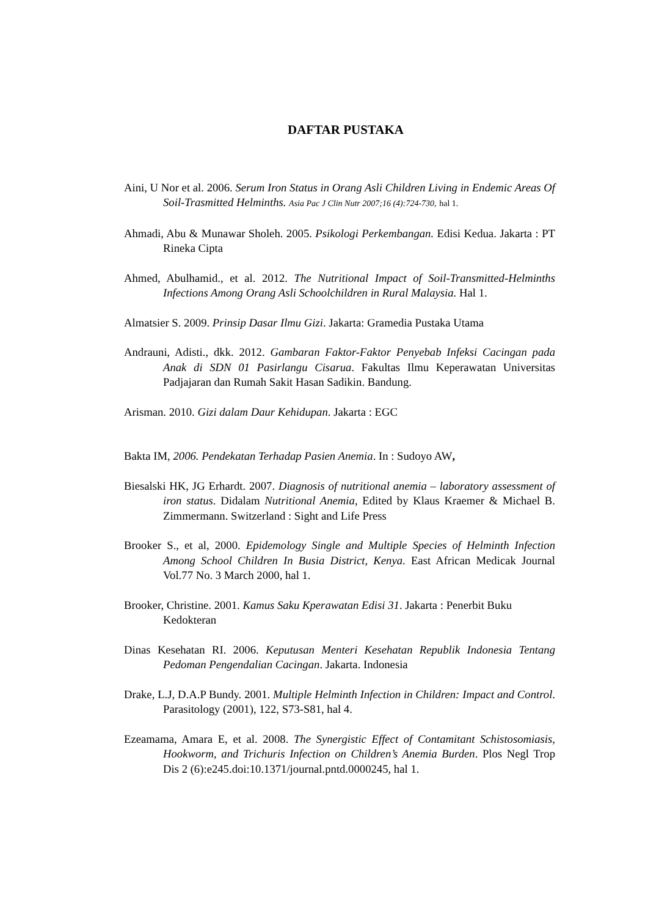DAFTAR PUSTAKA
Aini, U Nor et al. 2006. Serum Iron Status in Orang Asli Children Living in Endemic Areas Of Soil-Trasmitted Helminths. Asia Pac J Clin Nutr 2007;16 (4):724-730, hal 1.
Ahmadi, Abu & Munawar Sholeh. 2005. Psikologi Perkembangan. Edisi Kedua. Jakarta : PT Rineka Cipta
Ahmed, Abulhamid., et al. 2012. The Nutritional Impact of Soil-Transmitted-Helminths Infections Among Orang Asli Schoolchildren in Rural Malaysia. Hal 1.
Almatsier S. 2009. Prinsip Dasar Ilmu Gizi. Jakarta: Gramedia Pustaka Utama
Andrauni, Adisti., dkk. 2012. Gambaran Faktor-Faktor Penyebab Infeksi Cacingan pada Anak di SDN 01 Pasirlangu Cisarua. Fakultas Ilmu Keperawatan Universitas Padjajaran dan Rumah Sakit Hasan Sadikin. Bandung.
Arisman. 2010. Gizi dalam Daur Kehidupan. Jakarta : EGC
Bakta IM, 2006. Pendekatan Terhadap Pasien Anemia. In : Sudoyo AW,
Biesalski HK, JG Erhardt. 2007. Diagnosis of nutritional anemia – laboratory assessment of iron status. Didalam Nutritional Anemia, Edited by Klaus Kraemer & Michael B. Zimmermann. Switzerland : Sight and Life Press
Brooker S., et al, 2000. Epidemology Single and Multiple Species of Helminth Infection Among School Children In Busia District, Kenya. East African Medicak Journal Vol.77 No. 3 March 2000, hal 1.
Brooker, Christine. 2001. Kamus Saku Kperawatan Edisi 31. Jakarta : Penerbit Buku Kedokteran
Dinas Kesehatan RI. 2006. Keputusan Menteri Kesehatan Republik Indonesia Tentang Pedoman Pengendalian Cacingan. Jakarta. Indonesia
Drake, L.J, D.A.P Bundy. 2001. Multiple Helminth Infection in Children: Impact and Control. Parasitology (2001), 122, S73-S81, hal 4.
Ezeamama, Amara E, et al. 2008. The Synergistic Effect of Contamitant Schistosomiasis, Hookworm, and Trichuris Infection on Children’s Anemia Burden. Plos Negl Trop Dis 2 (6):e245.doi:10.1371/journal.pntd.0000245, hal 1.